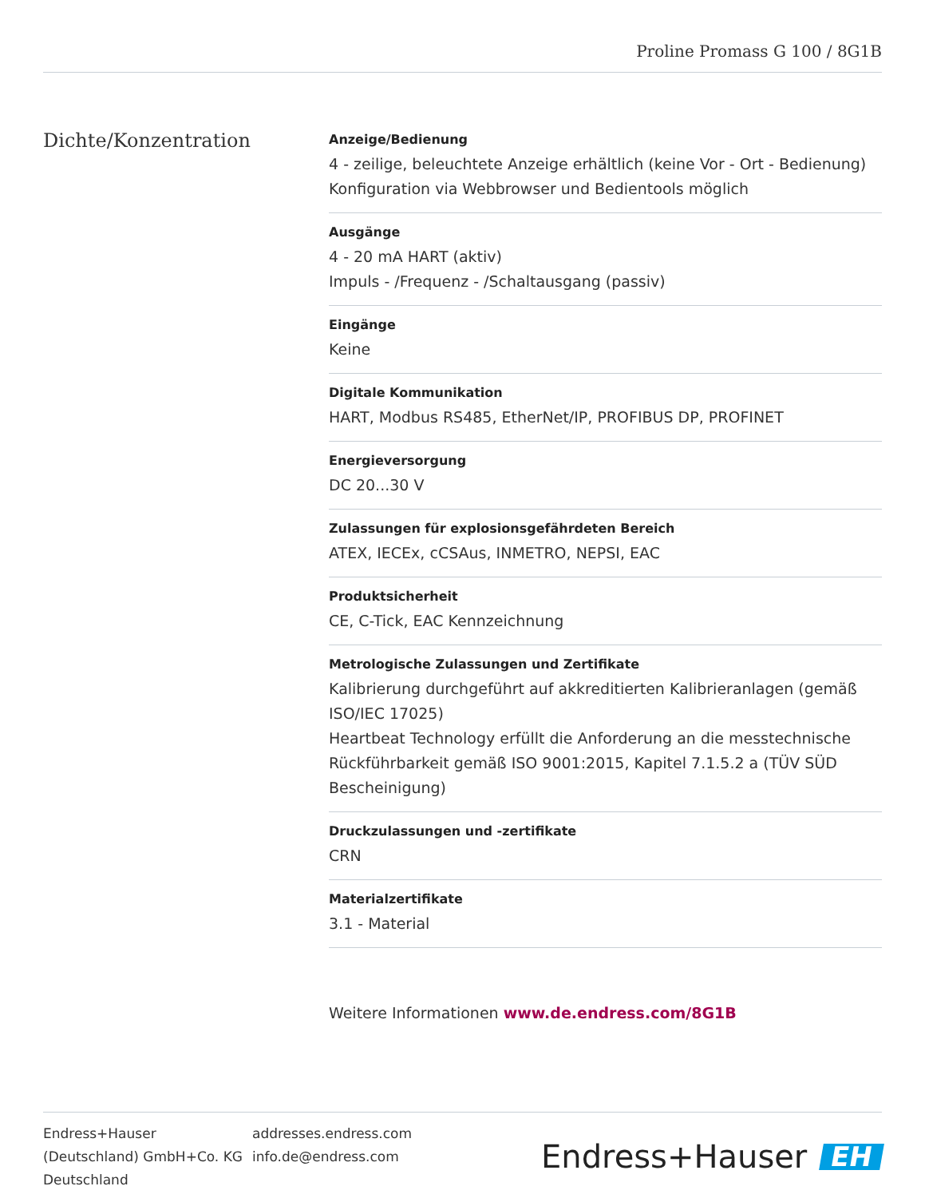Proline Promass G 100 / 8G1B
Dichte/Konzentration
Anzeige/Bedienung
4 ‐ zeilige, beleuchtete Anzeige erhältlich (keine Vor ‐ Ort ‐ Bedienung)
Konfiguration via Webbrowser und Bedientools möglich
Ausgänge
4 ‐ 20 mA HART (aktiv)
Impuls ‐ /Frequenz ‐ /Schaltausgang (passiv)
Eingänge
Keine
Digitale Kommunikation
HART, Modbus RS485, EtherNet/IP, PROFIBUS DP, PROFINET
Energieversorgung
DC 20...30 V
Zulassungen für explosionsgefährdeten Bereich
ATEX, IECEx, cCSAus, INMETRO, NEPSI, EAC
Produktsicherheit
CE, C-Tick, EAC Kennzeichnung
Metrologische Zulassungen und Zertifikate
Kalibrierung durchgeführt auf akkreditierten Kalibrieranlagen (gemäß ISO/IEC 17025)
Heartbeat Technology erfüllt die Anforderung an die messtechnische Rückführbarkeit gemäß ISO 9001:2015, Kapitel 7.1.5.2 a (TÜV SÜD Bescheinigung)
Druckzulassungen und -zertifikate
CRN
Materialzertifikate
3.1 ‐ Material
Weitere Informationen www.de.endress.com/8G1B
Endress+Hauser
(Deutschland) GmbH+Co. KG
Deutschland
addresses.endress.com
info.de@endress.com
Endress+Hauser EH